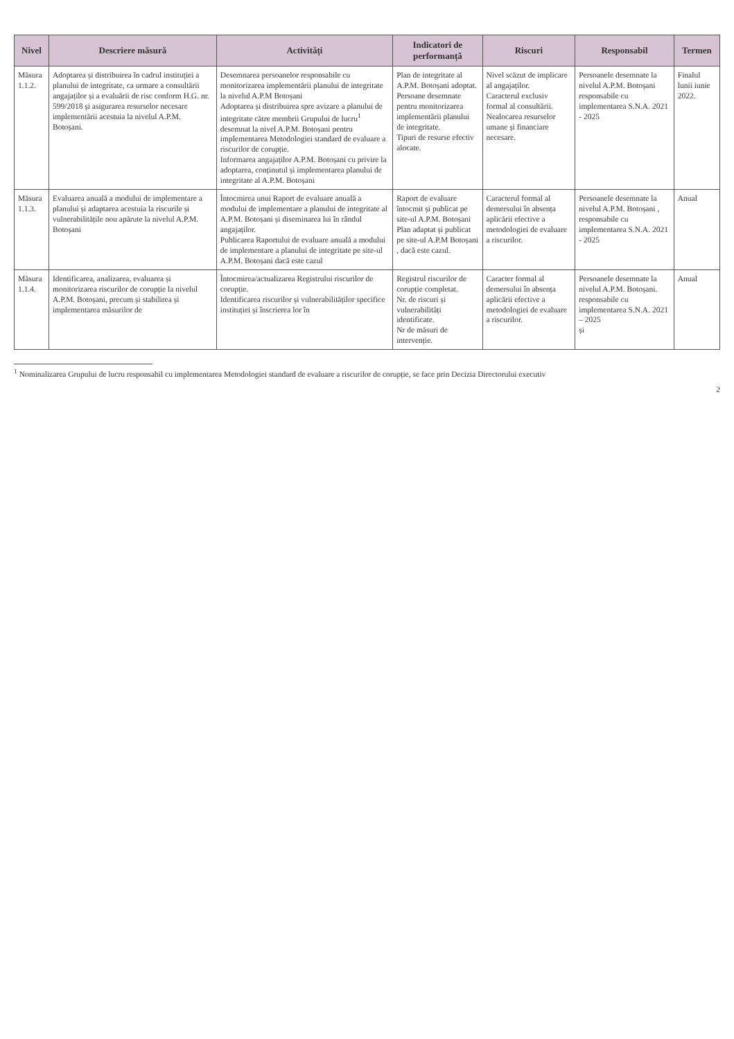| Nivel | Descriere măsură | Activități | Indicatori de performanță | Riscuri | Responsabil | Termen |
| --- | --- | --- | --- | --- | --- | --- |
| Măsura 1.1.2. | Adoptarea și distribuirea în cadrul instituției a planului de integritate, ca urmare a consultării angajaților și a evaluării de risc conform H.G. nr. 599/2018 și asigurarea resurselor necesare implementării acestuia la nivelul A.P.M. Botoșani. | Desemnarea persoanelor responsabile cu monitorizarea implementării planului de integritate la nivelul A.P.M Botoșani Adoptarea și distribuirea spre avizare a planului de integritate către membrii Grupului de lucru<sup>1</sup> desemnat la nivel A.P.M. Botoșani pentru implementarea Metodologiei standard de evaluare a riscurilor de corupție. Informarea angajaților A.P.M. Botoșani cu privire la adoptarea, conținutul și implementarea planului de integritate al A.P.M. Botoșani | Plan de integritate al A.P.M. Botoșani adoptat. Persoane desemnate pentru monitorizarea implementării planului de integritate. Tipuri de resurse efectiv alocate. | Nivel scăzut de implicare al angajaților. Caracterul exclusiv formal al consultării. Nealocarea resurselor umane și financiare necesare. | Persoanele desemnate la nivelul A.P.M. Botoșani responsabile cu implementarea S.N.A. 2021 - 2025 | Finalul lunii iunie 2022. |
| Măsura 1.1.3. | Evaluarea anuală a modului de implementare a planului și adaptarea acestuia la riscurile și vulnerabilitățile nou apărute la nivelul A.P.M. Botoșani | Întocmirea unui Raport de evaluare anuală a modului de implementare a planului de integritate al A.P.M. Botoșani și diseminarea lui în rândul angajaților. Publicarea Raportului de evaluare anuală a modului de implementare a planului de integritate pe site-ul A.P.M. Botoșani dacă este cazul | Raport de evaluare întocmit și publicat pe site-ul A.P.M. Botoșani Plan adaptat și publicat pe site-ul A.P.M Botoșani , dacă este cazul. | Caracterul formal al demersului în absența aplicării efective a metodologiei de evaluare a riscurilor. | Persoanele desemnate la nivelul A.P.M. Botoșani , responsabile cu implementarea S.N.A. 2021 - 2025 | Anual |
| Măsura 1.1.4. | Identificarea, analizarea, evaluarea și monitorizarea riscurilor de corupție la nivelul A.P.M. Botoșani, precum și stabilirea și implementarea măsurilor de | Întocmirea/actualizarea Registrului riscurilor de corupție. Identificarea riscurilor și vulnerabilităților specifice instituției și înscrierea lor în | Registrul riscurilor de corupție completat. Nr. de riscuri și vulnerabilități identificate. Nr de măsuri de intervenție. | Caracter formal al demersului în absența aplicării efective a metodologiei de evaluare a riscurilor. | Persoanele desemnate la nivelul A.P.M. Botoșani. responsabile cu implementarea S.N.A. 2021 – 2025 și | Anual |
<sup>1</sup> Nominalizarea Grupului de lucru responsabil cu implementarea Metodologiei standard de evaluare a riscurilor de corupție, se face prin Decizia Directorului executiv
2